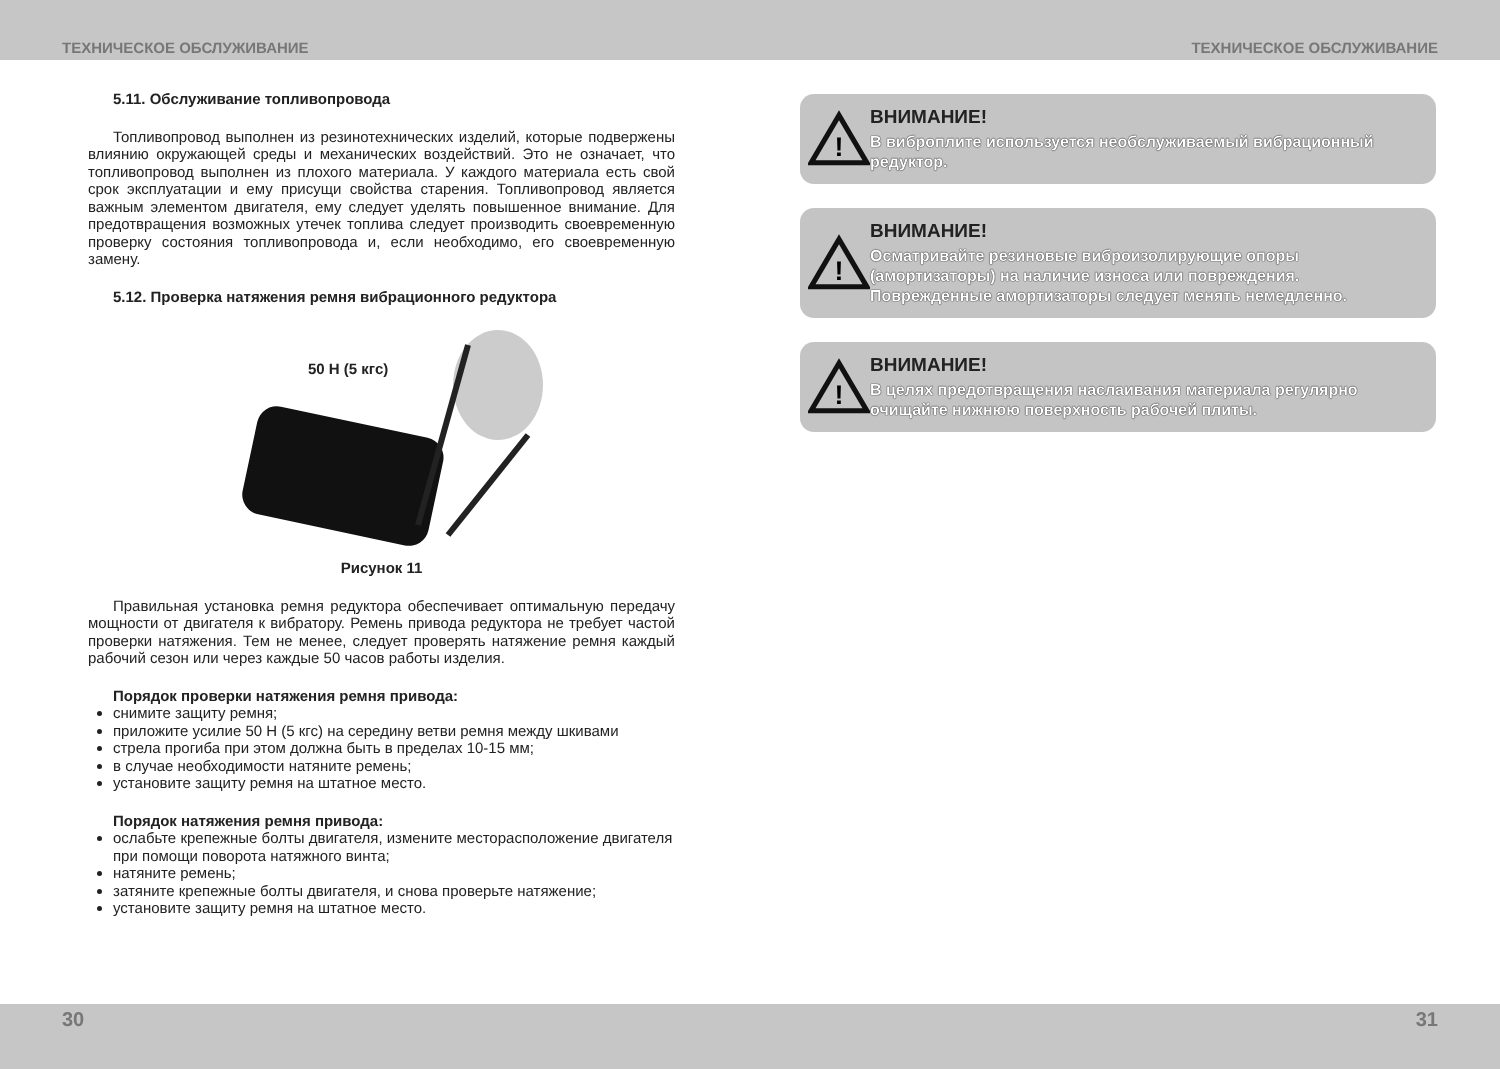ТЕХНИЧЕСКОЕ ОБСЛУЖИВАНИЕ ТЕХНИЧЕСКОЕ ОБСЛУЖИВАНИЕ
5.11. Обслуживание топливопровода
Топливопровод выполнен из резинотехнических изделий, которые подвержены влиянию окружающей среды и механических воздействий. Это не означает, что топливопровод выполнен из плохого материала. У каждого материала есть свой срок эксплуатации и ему присущи свойства старения. Топливопровод является важным элементом двигателя, ему следует уделять повышенное внимание. Для предотвращения возможных утечек топлива следует производить своевременную проверку состояния топливопровода и, если необходимо, его своевременную замену.
5.12. Проверка натяжения ремня вибрационного редуктора
50 Н (5 кгс)
Рисунок 11
Правильная установка ремня редуктора обеспечивает оптимальную передачу мощности от двигателя к вибратору. Ремень привода редуктора не требует частой проверки натяжения. Тем не менее, следует проверять натяжение ремня каждый рабочий сезон или через каждые 50 часов работы изделия.
Порядок проверки натяжения ремня привода:
снимите защиту ремня;
приложите усилие 50 Н (5 кгс) на середину ветви ремня между шкивами
стрела прогиба при этом должна быть в пределах 10-15 мм;
в случае необходимости натяните ремень;
установите защиту ремня на штатное место.
Порядок натяжения ремня привода:
ослабьте крепежные болты двигателя, измените месторасположение двигателя при помощи поворота натяжного винта;
натяните ремень;
затяните крепежные болты двигателя, и снова проверьте натяжение;
установите защиту ремня на штатное место.
!
ВНИМАНИЕ!
В виброплите используется необслуживаемый вибрационный редуктор.
!
ВНИМАНИЕ!
Осматривайте резиновые виброизолирующие опоры (амортизаторы) на наличие износа или повреждения. Поврежденные амортизаторы следует менять немедленно.
!
ВНИМАНИЕ!
В целях предотвращения наслаивания материала регулярно очищайте нижнюю поверхность рабочей плиты.
30 31